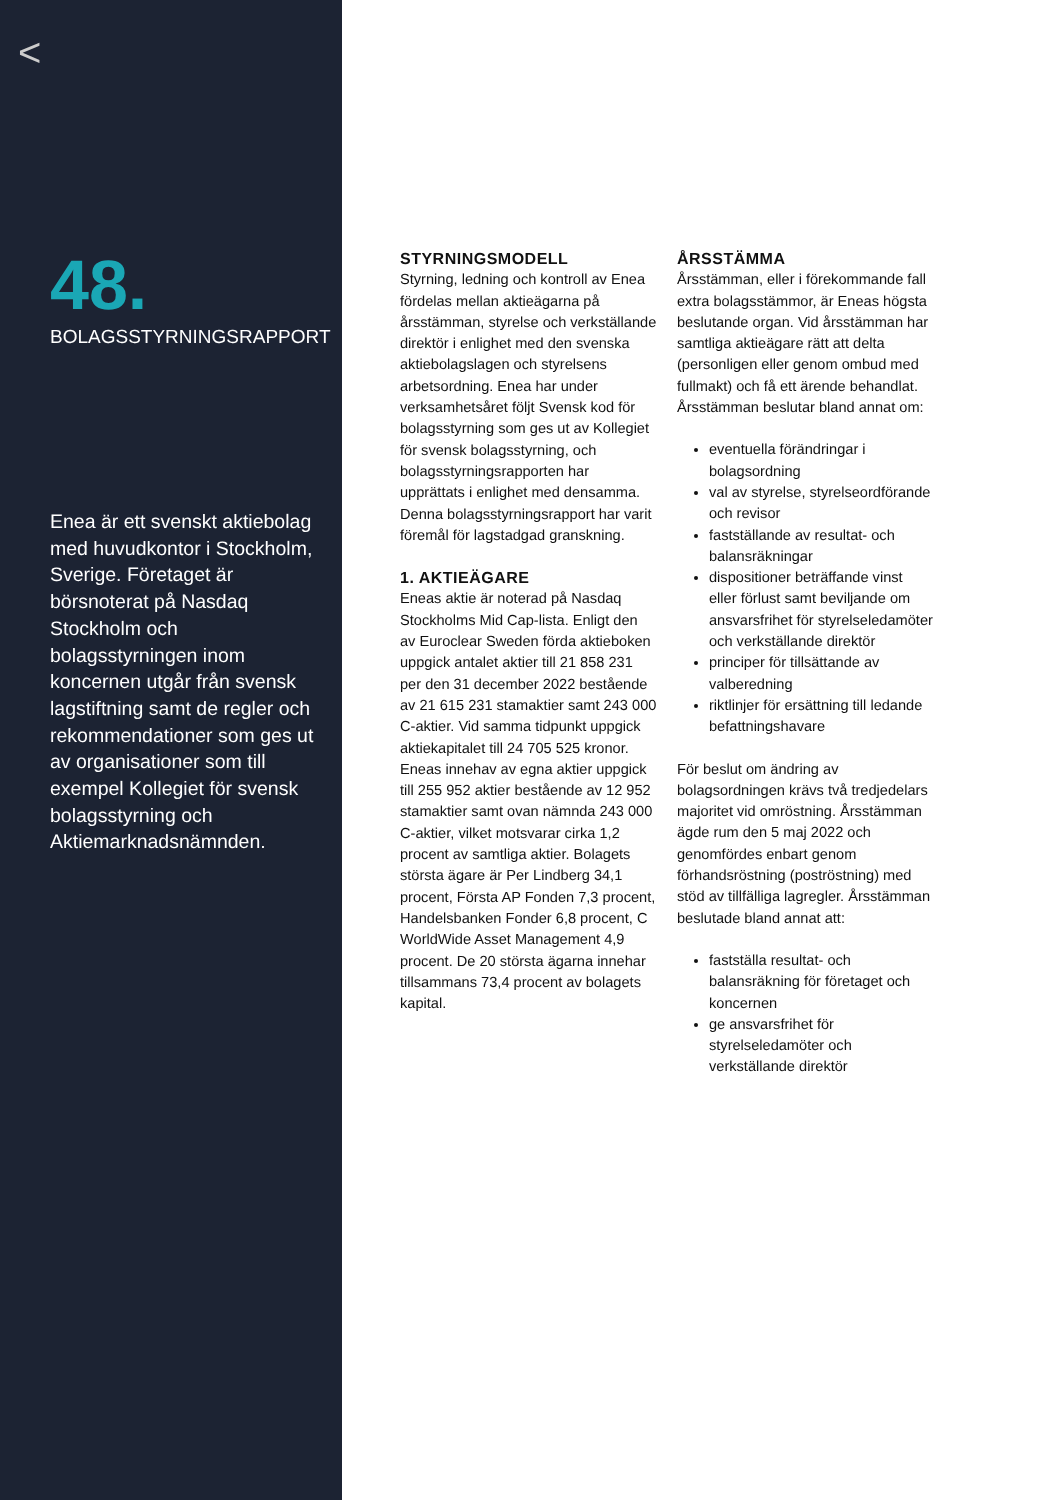<
48.
BOLAGSSTYRNINGSRAPPORT
Enea är ett svenskt aktiebolag med huvudkontor i Stockholm, Sverige. Företaget är börsnoterat på Nasdaq Stockholm och bolagsstyrningen inom koncernen utgår från svensk lagstiftning samt de regler och rekommendationer som ges ut av organisationer som till exempel Kollegiet för svensk bolagsstyrning och Aktiemarknadsnämnden.
STYRNINGSMODELL
Styrning, ledning och kontroll av Enea fördelas mellan aktieägarna på årsstämman, styrelse och verkställande direktör i enlighet med den svenska aktiebolagslagen och styrelsens arbetsordning. Enea har under verksamhetsåret följt Svensk kod för bolagsstyrning som ges ut av Kollegiet för svensk bolagsstyrning, och bolagsstyrningsrapporten har upprättats i enlighet med densamma. Denna bolagsstyrningsrapport har varit föremål för lagstadgad granskning.
1. AKTIEÄGARE
Eneas aktie är noterad på Nasdaq Stockholms Mid Cap-lista. Enligt den av Euroclear Sweden förda aktieboken uppgick antalet aktier till 21 858 231 per den 31 december 2022 bestående av 21 615 231 stamaktier samt 243 000 C-aktier. Vid samma tidpunkt uppgick aktiekapitalet till 24 705 525 kronor. Eneas innehav av egna aktier uppgick till 255 952 aktier bestående av 12 952 stamaktier samt ovan nämnda 243 000 C-aktier, vilket motsvarar cirka 1,2 procent av samtliga aktier. Bolagets största ägare är Per Lindberg 34,1 procent, Första AP Fonden 7,3 procent, Handelsbanken Fonder 6,8 procent, C WorldWide Asset Management 4,9 procent. De 20 största ägarna innehar tillsammans 73,4 procent av bolagets kapital.
ÅRSSTÄMMA
Årsstämman, eller i förekommande fall extra bolagsstämmor, är Eneas högsta beslutande organ. Vid årsstämman har samtliga aktieägare rätt att delta (personligen eller genom ombud med fullmakt) och få ett ärende behandlat. Årsstämman beslutar bland annat om:
eventuella förändringar i bolagsordning
val av styrelse, styrelseordförande och revisor
fastställande av resultat- och balansräkningar
dispositioner beträffande vinst eller förlust samt beviljande om ansvarsfrihet för styrelseledamöter och verkställande direktör
principer för tillsättande av valberedning
riktlinjer för ersättning till ledande befattningshavare
För beslut om ändring av bolagsordningen krävs två tredjedelars majoritet vid omröstning. Årsstämman ägde rum den 5 maj 2022 och genomfördes enbart genom förhandsröstning (poströstning) med stöd av tillfälliga lagregler. Årsstämman beslutade bland annat att:
fastställa resultat- och balansräkning för företaget och koncernen
ge ansvarsfrihet för styrelseledamöter och verkställande direktör